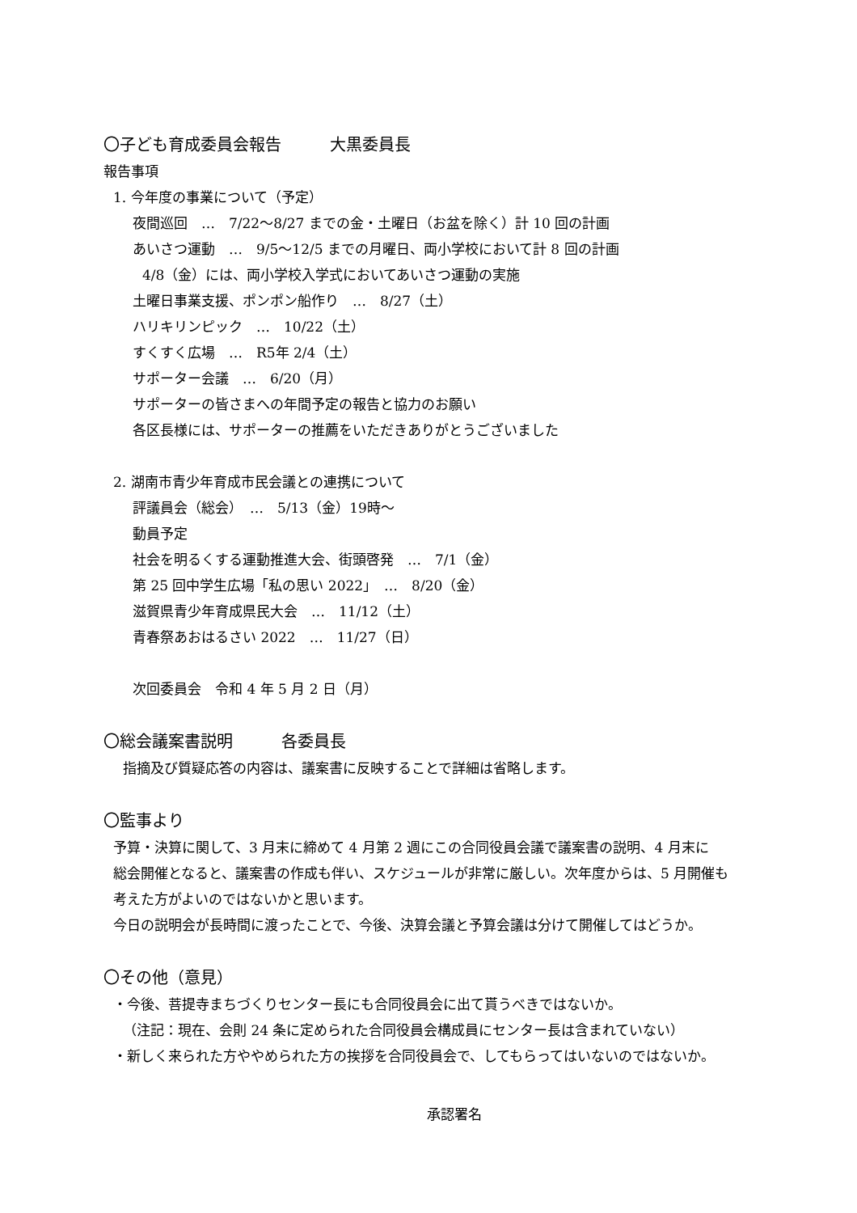〇子ども育成委員会報告　　　大黒委員長
報告事項
1. 今年度の事業について（予定）
夜間巡回　…　7/22～8/27 までの金・土曜日（お盆を除く）計 10 回の計画
あいさつ運動　…　9/5～12/5 までの月曜日、両小学校において計 8 回の計画
4/8（金）には、両小学校入学式においてあいさつ運動の実施
土曜日事業支援、ポンポン船作り　…　8/27（土）
ハリキリンピック　…　10/22（土）
すくすく広場　…　R5年 2/4（土）
サポーター会議　…　6/20（月）
サポーターの皆さまへの年間予定の報告と協力のお願い
各区長様には、サポーターの推薦をいただきありがとうございました
2. 湖南市青少年育成市民会議との連携について
評議員会（総会）　…　5/13（金）19時～
動員予定
社会を明るくする運動推進大会、街頭啓発　…　7/1（金）
第 25 回中学生広場「私の思い 2022」　…　8/20（金）
滋賀県青少年育成県民大会　…　11/12（土）
青春祭あおはるさい 2022　…　11/27（日）
次回委員会　令和 4 年 5 月 2 日（月）
〇総会議案書説明　　　各委員長
指摘及び質疑応答の内容は、議案書に反映することで詳細は省略します。
〇監事より
予算・決算に関して、3 月末に締めて 4 月第 2 週にこの合同役員会議で議案書の説明、4 月末に
総会開催となると、議案書の作成も伴い、スケジュールが非常に厳しい。次年度からは、5 月開催も
考えた方がよいのではないかと思います。
今日の説明会が長時間に渡ったことで、今後、決算会議と予算会議は分けて開催してはどうか。
〇その他（意見）
・今後、菩提寺まちづくりセンター長にも合同役員会に出て貰うべきではないか。
（注記：現在、会則 24 条に定められた合同役員会構成員にセンター長は含まれていない）
・新しく来られた方ややめられた方の挨拶を合同役員会で、してもらってはいないのではないか。
承認署名